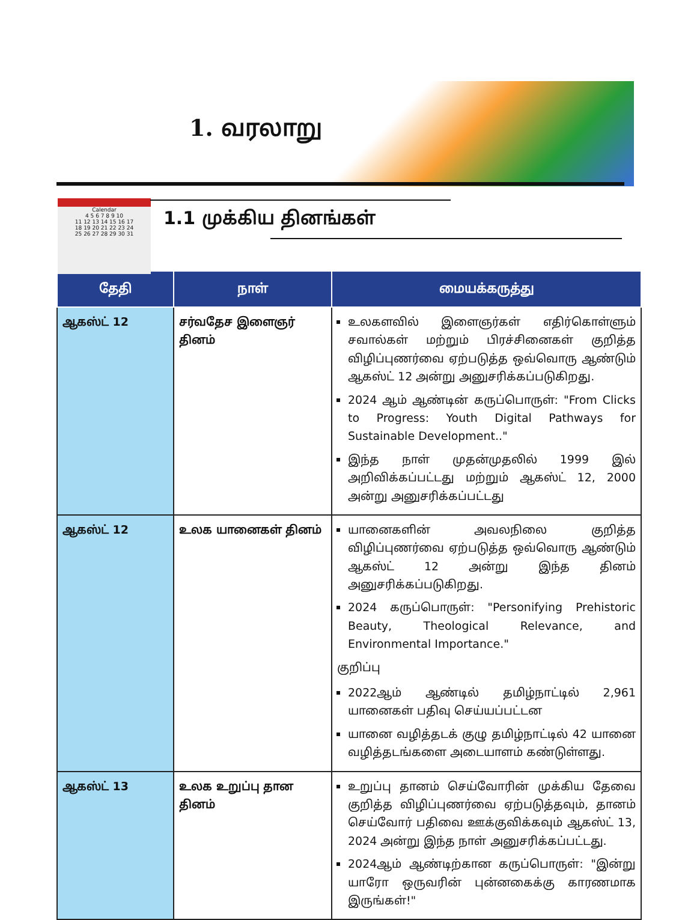1. வரலாறு
Calendar
4 5 6 7 8 9 10
11 12 13 14 15 16 17
18 19 20 21 22 23 24
25 26 27 28 29 30 31
1.1 முக்கிய தினங்கள்
| தேதி | நாள் | மையக்கருத்து |
| --- | --- | --- |
| ஆகஸ்ட் 12 | சர்வதேச இளைஞர் தினம் | உலகளவில் இளைஞர்கள் எதிர்கொள்ளும் சவால்கள் மற்றும் பிரச்சினைகள் குறித்த விழிப்புணர்வை ஏற்படுத்த ஒவ்வொரு ஆண்டும் ஆகஸ்ட் 12 அன்று அனுசரிக்கப்படுகிறது. 2024 ஆம் ஆண்டின் கருப்பொருள்: "From Clicks to Progress: Youth Digital Pathways for Sustainable Development.." இந்த நாள் முதன்முதலில் 1999 இல் அறிவிக்கப்பட்டது மற்றும் ஆகஸ்ட் 12, 2000 அன்று அனுசரிக்கப்பட்டது |
| ஆகஸ்ட் 12 | உலக யானைகள் தினம் | யானைகளின் அவலநிலை குறித்த விழிப்புணர்வை ஏற்படுத்த ஒவ்வொரு ஆண்டும் ஆகஸ்ட் 12 அன்று இந்த தினம் அனுசரிக்கப்படுகிறது. 2024 கருப்பொருள்: "Personifying Prehistoric Beauty, Theological Relevance, and Environmental Importance." குறிப்பு 2022ஆம் ஆண்டில் தமிழ்நாட்டில் 2,961 யானைகள் பதிவு செய்யப்பட்டன யானை வழித்தடக் குழு தமிழ்நாட்டில் 42 யானை வழித்தடங்களை அடையாளம் கண்டுள்ளது. |
| ஆகஸ்ட் 13 | உலக உறுப்பு தான தினம் | உறுப்பு தானம் செய்வோரின் முக்கிய தேவை குறித்த விழிப்புணர்வை ஏற்படுத்தவும், தானம் செய்வோர் பதிவை ஊக்குவிக்கவும் ஆகஸ்ட் 13, 2024 அன்று இந்த நாள் அனுசரிக்கப்பட்டது. 2024ஆம் ஆண்டிற்கான கருப்பொருள்: "இன்று யாரோ ஒருவரின் புன்னகைக்கு காரணமாக இருங்கள்!" |